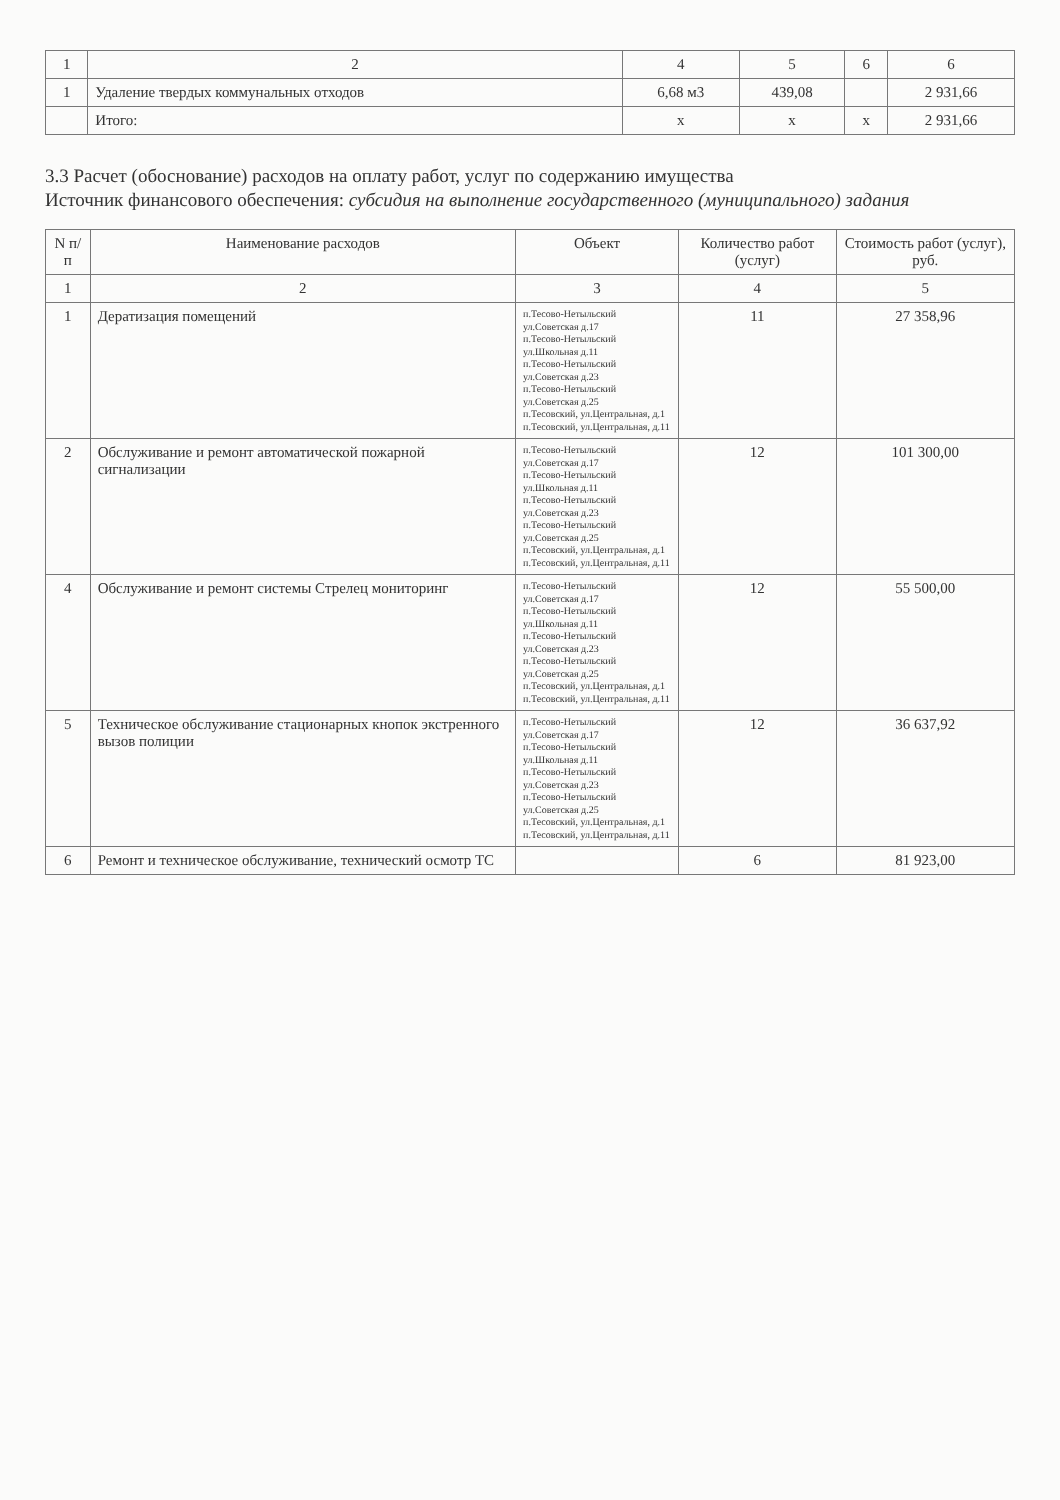| 1 | 2 | 4 | 5 | 6 | 6 |
| --- | --- | --- | --- | --- | --- |
| 1 | Удаление твердых коммунальных отходов | 6,68 м3 | 439,08 | | 2 931,66 |
| | Итого: | х | х | х | 2 931,66 |
3.3 Расчет (обоснование) расходов на оплату работ, услуг по содержанию имущества
Источник финансового обеспечения: субсидия на выполнение государственного (муниципального) задания
| N п/п | Наименование расходов | Объект | Количество работ (услуг) | Стоимость работ (услуг), руб. |
| --- | --- | --- | --- | --- |
| 1 | 2 | 3 | 4 | 5 |
| 1 | Дератизация помещений | п.Тесово-Нетыльский ул.Советская д.17 п.Тесово-Нетыльский ул.Школьная д.11 п.Тесово-Нетыльский ул.Советская д.23 п.Тесово-Нетыльский ул.Советская д.25 п.Тесовский, ул.Центральная, д.1 п.Тесовский, ул.Центральная, д.11 | 11 | 27 358,96 |
| 2 | Обслуживание и ремонт автоматической пожарной сигнализации | п.Тесово-Нетыльский ул.Советская д.17 п.Тесово-Нетыльский ул.Школьная д.11 п.Тесово-Нетыльский ул.Советская д.23 п.Тесово-Нетыльский ул.Советская д.25 п.Тесовский, ул.Центральная, д.1 п.Тесовский, ул.Центральная, д.11 | 12 | 101 300,00 |
| 4 | Обслуживание и ремонт системы Стрелец мониторинг | п.Тесово-Нетыльский ул.Советская д.17 п.Тесово-Нетыльский ул.Школьная д.11 п.Тесово-Нетыльский ул.Советская д.23 п.Тесово-Нетыльский ул.Советская д.25 п.Тесовский, ул.Центральная, д.1 п.Тесовский, ул.Центральная, д.11 | 12 | 55 500,00 |
| 5 | Техническое обслуживание стационарных кнопок экстренного вызов полиции | п.Тесово-Нетыльский ул.Советская д.17 п.Тесово-Нетыльский ул.Школьная д.11 п.Тесово-Нетыльский ул.Советская д.23 п.Тесово-Нетыльский ул.Советская д.25 п.Тесовский, ул.Центральная, д.1 п.Тесовский, ул.Центральная, д.11 | 12 | 36 637,92 |
| 6 | Ремонт и техническое обслуживание, технический осмотр ТС | | 6 | 81 923,00 |